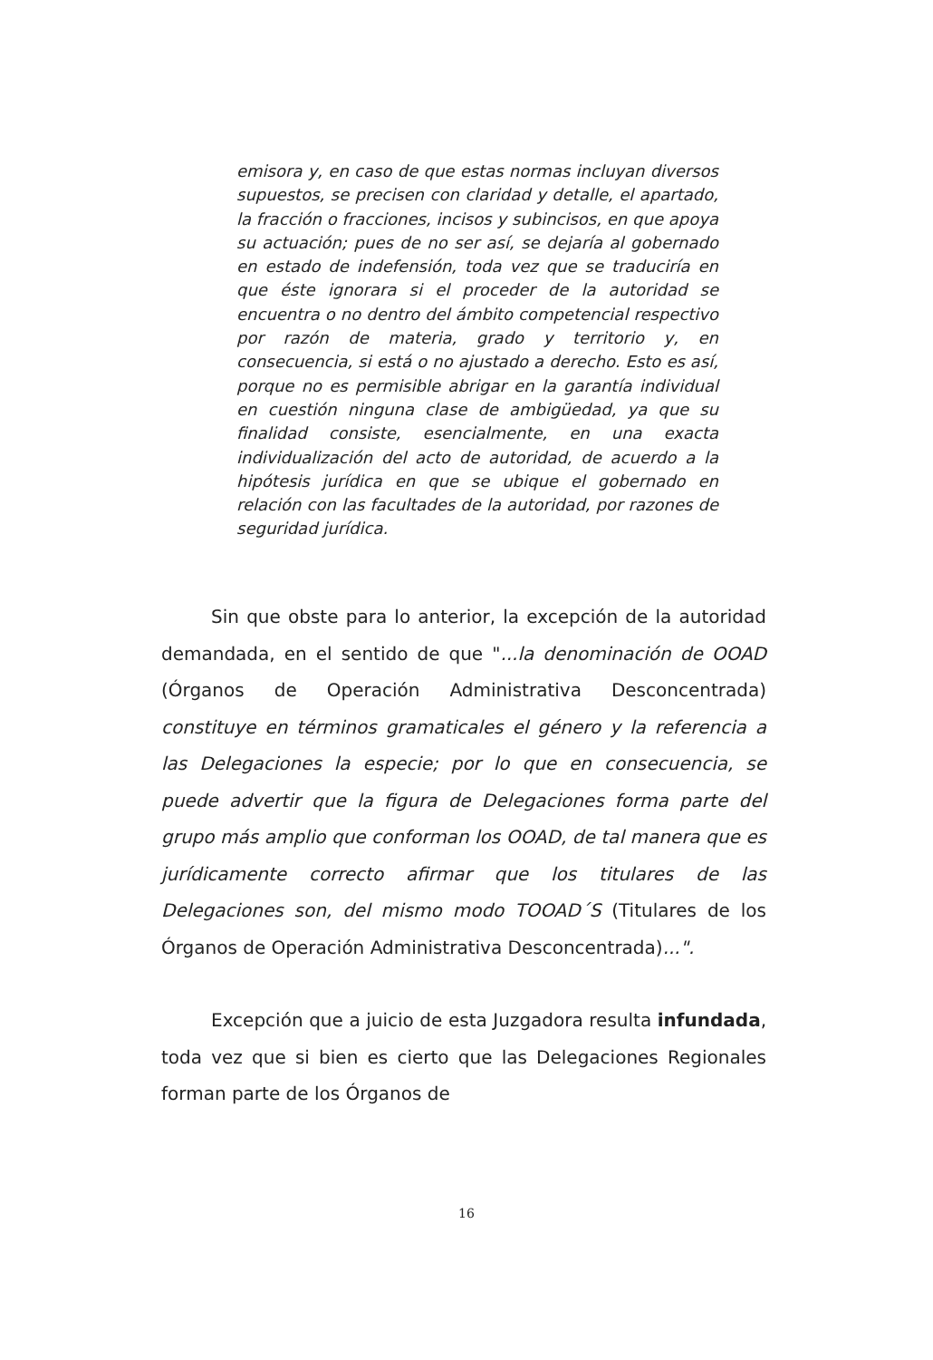emisora y, en caso de que estas normas incluyan diversos supuestos, se precisen con claridad y detalle, el apartado, la fracción o fracciones, incisos y subincisos, en que apoya su actuación; pues de no ser así, se dejaría al gobernado en estado de indefensión, toda vez que se traduciría en que éste ignorara si el proceder de la autoridad se encuentra o no dentro del ámbito competencial respectivo por razón de materia, grado y territorio y, en consecuencia, si está o no ajustado a derecho. Esto es así, porque no es permisible abrigar en la garantía individual en cuestión ninguna clase de ambigüedad, ya que su finalidad consiste, esencialmente, en una exacta individualización del acto de autoridad, de acuerdo a la hipótesis jurídica en que se ubique el gobernado en relación con las facultades de la autoridad, por razones de seguridad jurídica.
Sin que obste para lo anterior, la excepción de la autoridad demandada, en el sentido de que "...la denominación de OOAD (Órganos de Operación Administrativa Desconcentrada) constituye en términos gramaticales el género y la referencia a las Delegaciones la especie; por lo que en consecuencia, se puede advertir que la figura de Delegaciones forma parte del grupo más amplio que conforman los OOAD, de tal manera que es jurídicamente correcto afirmar que los titulares de las Delegaciones son, del mismo modo TOOAD´S (Titulares de los Órganos de Operación Administrativa Desconcentrada)...".
Excepción que a juicio de esta Juzgadora resulta infundada, toda vez que si bien es cierto que las Delegaciones Regionales forman parte de los Órganos de
16